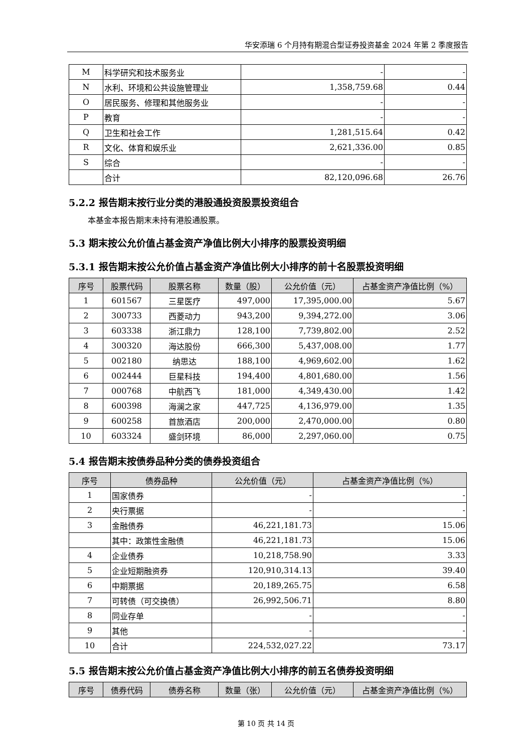华安添瑞 6 个月持有期混合型证券投资基金 2024 年第 2 季度报告
| M | 科学研究和技术服务业 | - | - |
| N | 水利、环境和公共设施管理业 | 1,358,759.68 | 0.44 |
| O | 居民服务、修理和其他服务业 | - | - |
| P | 教育 | - | - |
| Q | 卫生和社会工作 | 1,281,515.64 | 0.42 |
| R | 文化、体育和娱乐业 | 2,621,336.00 | 0.85 |
| S | 综合 | - | - |
| | 合计 | 82,120,096.68 | 26.76 |
5.2.2 报告期末按行业分类的港股通投资股票投资组合
本基金本报告期末未持有港股通股票。
5.3 期末按公允价值占基金资产净值比例大小排序的股票投资明细
5.3.1 报告期末按公允价值占基金资产净值比例大小排序的前十名股票投资明细
| 序号 | 股票代码 | 股票名称 | 数量（股） | 公允价值（元） | 占基金资产净值比例（%） |
| --- | --- | --- | --- | --- | --- |
| 1 | 601567 | 三星医疗 | 497,000 | 17,395,000.00 | 5.67 |
| 2 | 300733 | 西菱动力 | 943,200 | 9,394,272.00 | 3.06 |
| 3 | 603338 | 浙江鼎力 | 128,100 | 7,739,802.00 | 2.52 |
| 4 | 300320 | 海达股份 | 666,300 | 5,437,008.00 | 1.77 |
| 5 | 002180 | 纳思达 | 188,100 | 4,969,602.00 | 1.62 |
| 6 | 002444 | 巨星科技 | 194,400 | 4,801,680.00 | 1.56 |
| 7 | 000768 | 中航西飞 | 181,000 | 4,349,430.00 | 1.42 |
| 8 | 600398 | 海澜之家 | 447,725 | 4,136,979.00 | 1.35 |
| 9 | 600258 | 首旅酒店 | 200,000 | 2,470,000.00 | 0.80 |
| 10 | 603324 | 盛剑环境 | 86,000 | 2,297,060.00 | 0.75 |
5.4 报告期末按债券品种分类的债券投资组合
| 序号 | 债券品种 | 公允价值（元） | 占基金资产净值比例（%） |
| --- | --- | --- | --- |
| 1 | 国家债券 | - | - |
| 2 | 央行票据 | - | - |
| 3 | 金融债券 | 46,221,181.73 | 15.06 |
| | 其中：政策性金融债 | 46,221,181.73 | 15.06 |
| 4 | 企业债券 | 10,218,758.90 | 3.33 |
| 5 | 企业短期融资券 | 120,910,314.13 | 39.40 |
| 6 | 中期票据 | 20,189,265.75 | 6.58 |
| 7 | 可转债（可交换债） | 26,992,506.71 | 8.80 |
| 8 | 同业存单 | - | - |
| 9 | 其他 | - | - |
| 10 | 合计 | 224,532,027.22 | 73.17 |
5.5 报告期末按公允价值占基金资产净值比例大小排序的前五名债券投资明细
| 序号 | 债券代码 | 债券名称 | 数量（张） | 公允价值（元） | 占基金资产净值比例（%） |
| --- | --- | --- | --- | --- | --- |
第 10 页 共 14 页